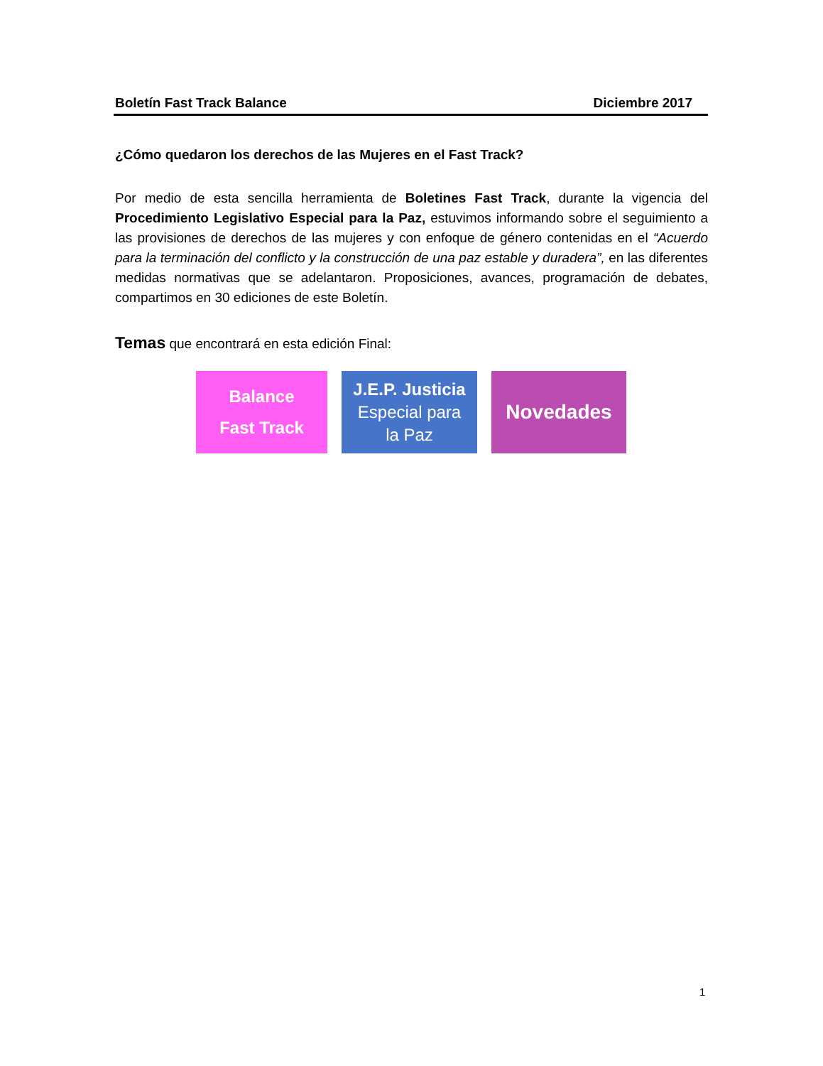Boletín Fast Track Balance Diciembre 2017
¿Cómo quedaron los derechos de las Mujeres en el Fast Track?
Por medio de esta sencilla herramienta de Boletines Fast Track, durante la vigencia del Procedimiento Legislativo Especial para la Paz, estuvimos informando sobre el seguimiento a las provisiones de derechos de las mujeres y con enfoque de género contenidas en el “Acuerdo para la terminación del conflicto y la construcción de una paz estable y duradera”, en las diferentes medidas normativas que se adelantaron. Proposiciones, avances, programación de debates, compartimos en 30 ediciones de este Boletín.
Temas que encontrará en esta edición Final:
Balance
Fast Track
J.E.P. Justicia
Especial para
la Paz
Novedades
1